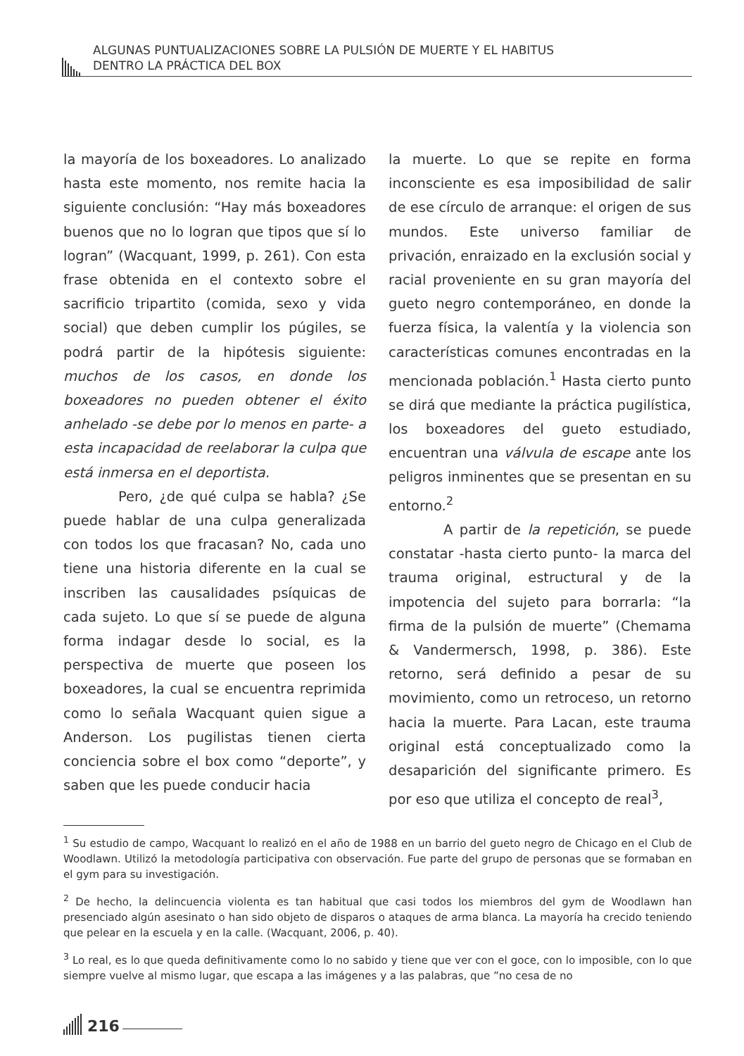ALGUNAS PUNTUALIZACIONES SOBRE LA PULSIÓN DE MUERTE Y EL HABITUS
DENTRO LA PRÁCTICA DEL BOX
la mayoría de los boxeadores. Lo analizado hasta este momento, nos remite hacia la siguiente conclusión: “Hay más boxeadores buenos que no lo logran que tipos que sí lo logran” (Wacquant, 1999, p. 261). Con esta frase obtenida en el contexto sobre el sacrificio tripartito (comida, sexo y vida social) que deben cumplir los púgiles, se podrá partir de la hipótesis siguiente: muchos de los casos, en donde los boxeadores no pueden obtener el éxito anhelado -se debe por lo menos en parte- a esta incapacidad de reelaborar la culpa que está inmersa en el deportista.
Pero, ¿de qué culpa se habla? ¿Se puede hablar de una culpa generalizada con todos los que fracasan? No, cada uno tiene una historia diferente en la cual se inscriben las causalidades psíquicas de cada sujeto. Lo que sí se puede de alguna forma indagar desde lo social, es la perspectiva de muerte que poseen los boxeadores, la cual se encuentra reprimida como lo señala Wacquant quien sigue a Anderson. Los pugilistas tienen cierta conciencia sobre el box como “deporte”, y saben que les puede conducir hacia
la muerte. Lo que se repite en forma inconsciente es esa imposibilidad de salir de ese círculo de arranque: el origen de sus mundos. Este universo familiar de privación, enraizado en la exclusión social y racial proveniente en su gran mayoría del gueto negro contemporáneo, en donde la fuerza física, la valentía y la violencia son características comunes encontradas en la mencionada población.<sup>1</sup> Hasta cierto punto se dirá que mediante la práctica pugilística, los boxeadores del gueto estudiado, encuentran una válvula de escape ante los peligros inminentes que se presentan en su entorno.<sup>2</sup>
A partir de la repetición, se puede constatar -hasta cierto punto- la marca del trauma original, estructural y de la impotencia del sujeto para borrarla: “la firma de la pulsión de muerte” (Chemama & Vandermersch, 1998, p. 386). Este retorno, será definido a pesar de su movimiento, como un retroceso, un retorno hacia la muerte. Para Lacan, este trauma original está conceptualizado como la desaparición del significante primero. Es por eso que utiliza el concepto de real<sup>3</sup>,
<sup>1</sup> Su estudio de campo, Wacquant lo realizó en el año de 1988 en un barrio del gueto negro de Chicago en el Club de Woodlawn. Utilizó la metodología participativa con observación. Fue parte del grupo de personas que se formaban en el gym para su investigación.
<sup>2</sup> De hecho, la delincuencia violenta es tan habitual que casi todos los miembros del gym de Woodlawn han presenciado algún asesinato o han sido objeto de disparos o ataques de arma blanca. La mayoría ha crecido teniendo que pelear en la escuela y en la calle. (Wacquant, 2006, p. 40).
<sup>3</sup> Lo real, es lo que queda definitivamente como lo no sabido y tiene que ver con el goce, con lo imposible, con lo que siempre vuelve al mismo lugar, que escapa a las imágenes y a las palabras, que ”no cesa de no
216